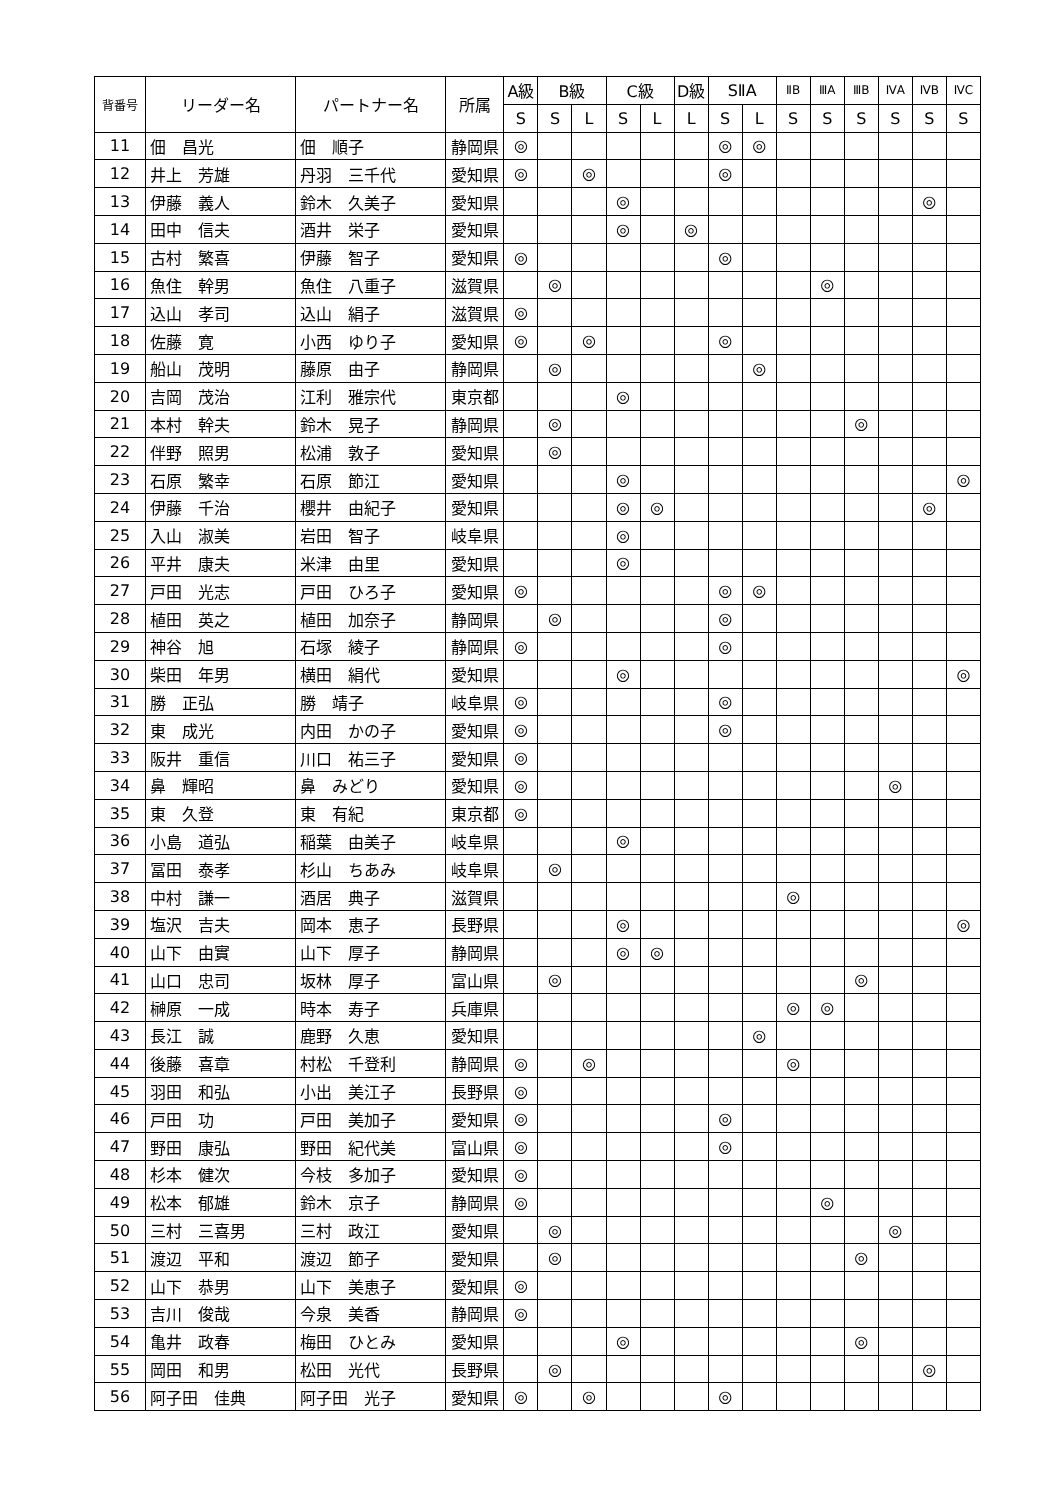| 背番号 | リーダー名 | パートナー名 | 所属 | A級 | B級 | | C級 | | D級 | SⅡA | | ⅡB | ⅢA | ⅢB | ⅣA | ⅣB | ⅣC |
| --- | --- | --- | --- | --- | --- | --- | --- | --- | --- | --- | --- | --- | --- | --- | --- | --- | --- |
| | | | | S | S | L | S | L | L | S | L | S | S | S | S | S | S |
| 11 | 佃 昌光 | 佃 順子 | 静岡県 | ◎ | | | | | | ◎ | ◎ | | | | | | |
| 12 | 井上 芳雄 | 丹羽 三千代 | 愛知県 | ◎ | | ◎ | | | | ◎ | | | | | | | |
| 13 | 伊藤 義人 | 鈴木 久美子 | 愛知県 | | | | ◎ | | | | | | | | | ◎ | |
| 14 | 田中 信夫 | 酒井 栄子 | 愛知県 | | | | ◎ | | ◎ | | | | | | | | |
| 15 | 古村 繁喜 | 伊藤 智子 | 愛知県 | ◎ | | | | | | ◎ | | | | | | | |
| 16 | 魚住 幹男 | 魚住 八重子 | 滋賀県 | | ◎ | | | | | | | | ◎ | | | | |
| 17 | 込山 孝司 | 込山 絹子 | 滋賀県 | ◎ | | | | | | | | | | | | | |
| 18 | 佐藤 寛 | 小西 ゆり子 | 愛知県 | ◎ | | ◎ | | | | ◎ | | | | | | | |
| 19 | 船山 茂明 | 藤原 由子 | 静岡県 | | ◎ | | | | | | ◎ | | | | | | |
| 20 | 吉岡 茂治 | 江利 雅宗代 | 東京都 | | | | ◎ | | | | | | | | | | |
| 21 | 本村 幹夫 | 鈴木 晃子 | 静岡県 | | ◎ | | | | | | | | | ◎ | | | |
| 22 | 伴野 照男 | 松浦 敦子 | 愛知県 | | ◎ | | | | | | | | | | | | |
| 23 | 石原 繁幸 | 石原 節江 | 愛知県 | | | | ◎ | | | | | | | | | | ◎ |
| 24 | 伊藤 千治 | 櫻井 由紀子 | 愛知県 | | | | ◎ | ◎ | | | | | | | | ◎ | |
| 25 | 入山 淑美 | 岩田 智子 | 岐阜県 | | | | ◎ | | | | | | | | | | |
| 26 | 平井 康夫 | 米津 由里 | 愛知県 | | | | ◎ | | | | | | | | | | |
| 27 | 戸田 光志 | 戸田 ひろ子 | 愛知県 | ◎ | | | | | | ◎ | ◎ | | | | | | |
| 28 | 植田 英之 | 植田 加奈子 | 静岡県 | | ◎ | | | | | ◎ | | | | | | | |
| 29 | 神谷 旭 | 石塚 綾子 | 静岡県 | ◎ | | | | | | ◎ | | | | | | | |
| 30 | 柴田 年男 | 横田 絹代 | 愛知県 | | | | ◎ | | | | | | | | | | ◎ |
| 31 | 勝 正弘 | 勝 靖子 | 岐阜県 | ◎ | | | | | | ◎ | | | | | | | |
| 32 | 東 成光 | 内田 かの子 | 愛知県 | ◎ | | | | | | ◎ | | | | | | | |
| 33 | 阪井 重信 | 川口 祐三子 | 愛知県 | ◎ | | | | | | | | | | | | | |
| 34 | 鼻 輝昭 | 鼻 みどり | 愛知県 | ◎ | | | | | | | | | | | ◎ | | |
| 35 | 東 久登 | 東 有紀 | 東京都 | ◎ | | | | | | | | | | | | | |
| 36 | 小島 道弘 | 稲葉 由美子 | 岐阜県 | | | | ◎ | | | | | | | | | | |
| 37 | 冨田 泰孝 | 杉山 ちあみ | 岐阜県 | | ◎ | | | | | | | | | | | | |
| 38 | 中村 謙一 | 酒居 典子 | 滋賀県 | | | | | | | | | ◎ | | | | | |
| 39 | 塩沢 吉夫 | 岡本 恵子 | 長野県 | | | | ◎ | | | | | | | | | | ◎ |
| 40 | 山下 由實 | 山下 厚子 | 静岡県 | | | | ◎ | ◎ | | | | | | | | | |
| 41 | 山口 忠司 | 坂林 厚子 | 富山県 | | ◎ | | | | | | | | | ◎ | | | |
| 42 | 榊原 一成 | 時本 寿子 | 兵庫県 | | | | | | | | | ◎ | ◎ | | | | |
| 43 | 長江 誠 | 鹿野 久恵 | 愛知県 | | | | | | | | ◎ | | | | | | |
| 44 | 後藤 喜章 | 村松 千登利 | 静岡県 | ◎ | | ◎ | | | | | | ◎ | | | | | |
| 45 | 羽田 和弘 | 小出 美江子 | 長野県 | ◎ | | | | | | | | | | | | | |
| 46 | 戸田 功 | 戸田 美加子 | 愛知県 | ◎ | | | | | | ◎ | | | | | | | |
| 47 | 野田 康弘 | 野田 紀代美 | 富山県 | ◎ | | | | | | ◎ | | | | | | | |
| 48 | 杉本 健次 | 今枝 多加子 | 愛知県 | ◎ | | | | | | | | | | | | | |
| 49 | 松本 郁雄 | 鈴木 京子 | 静岡県 | ◎ | | | | | | | | | ◎ | | | | |
| 50 | 三村 三喜男 | 三村 政江 | 愛知県 | | ◎ | | | | | | | | | | ◎ | | |
| 51 | 渡辺 平和 | 渡辺 節子 | 愛知県 | | ◎ | | | | | | | | | ◎ | | | |
| 52 | 山下 恭男 | 山下 美恵子 | 愛知県 | ◎ | | | | | | | | | | | | | |
| 53 | 吉川 俊哉 | 今泉 美香 | 静岡県 | ◎ | | | | | | | | | | | | | |
| 54 | 亀井 政春 | 梅田 ひとみ | 愛知県 | | | | ◎ | | | | | | | ◎ | | | |
| 55 | 岡田 和男 | 松田 光代 | 長野県 | | ◎ | | | | | | | | | | | ◎ | |
| 56 | 阿子田 佳典 | 阿子田 光子 | 愛知県 | ◎ | | ◎ | | | | ◎ | | | | | | | |